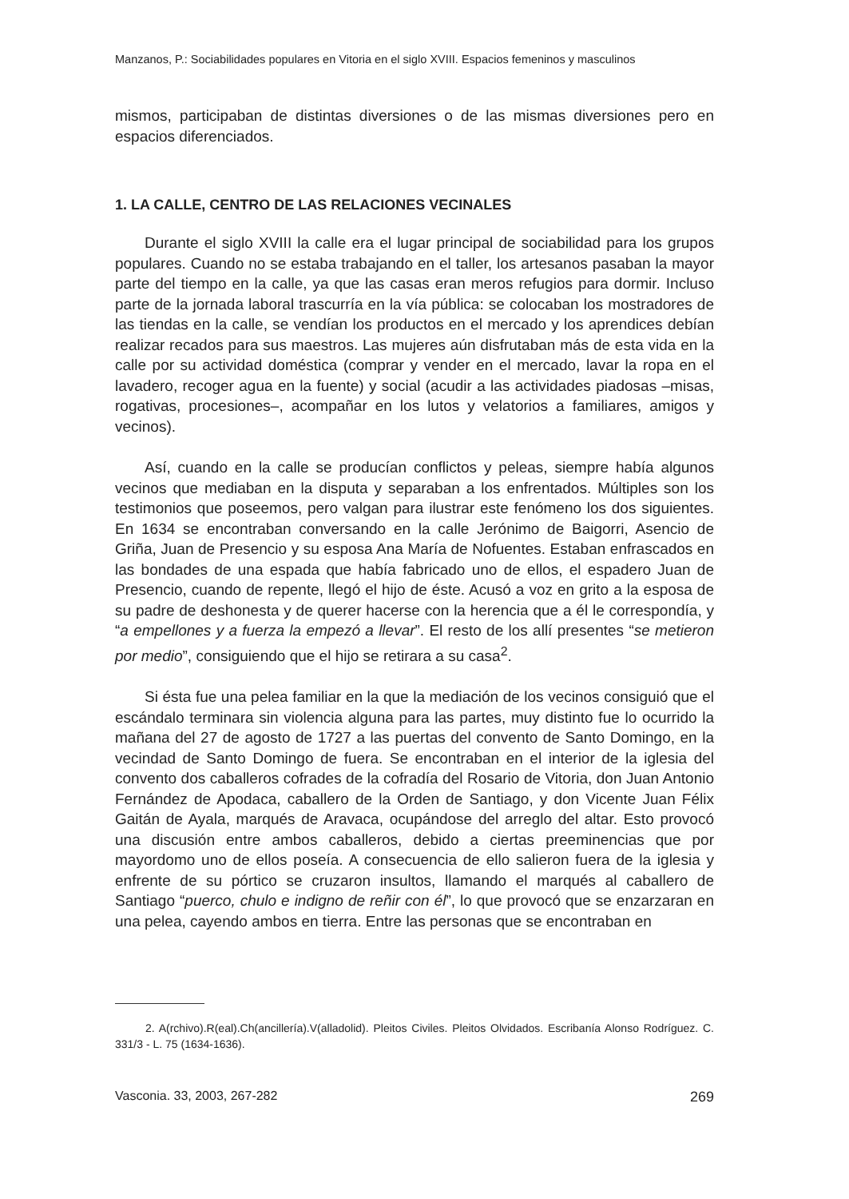Manzanos, P.: Sociabilidades populares en Vitoria en el siglo XVIII. Espacios femeninos y masculinos
mismos, participaban de distintas diversiones o de las mismas diversiones pero en espacios diferenciados.
1. LA CALLE, CENTRO DE LAS RELACIONES VECINALES
Durante el siglo XVIII la calle era el lugar principal de sociabilidad para los grupos populares. Cuando no se estaba trabajando en el taller, los artesanos pasaban la mayor parte del tiempo en la calle, ya que las casas eran meros refugios para dormir. Incluso parte de la jornada laboral trascurría en la vía pública: se colocaban los mostradores de las tiendas en la calle, se vendían los productos en el mercado y los aprendices debían realizar recados para sus maestros. Las mujeres aún disfrutaban más de esta vida en la calle por su actividad doméstica (comprar y vender en el mercado, lavar la ropa en el lavadero, recoger agua en la fuente) y social (acudir a las actividades piadosas –misas, rogativas, procesiones–, acompañar en los lutos y velatorios a familiares, amigos y vecinos).
Así, cuando en la calle se producían conflictos y peleas, siempre había algunos vecinos que mediaban en la disputa y separaban a los enfrentados. Múltiples son los testimonios que poseemos, pero valgan para ilustrar este fenómeno los dos siguientes. En 1634 se encontraban conversando en la calle Jerónimo de Baigorri, Asencio de Griña, Juan de Presencio y su esposa Ana María de Nofuentes. Estaban enfrascados en las bondades de una espada que había fabricado uno de ellos, el espadero Juan de Presencio, cuando de repente, llegó el hijo de éste. Acusó a voz en grito a la esposa de su padre de deshonesta y de querer hacerse con la herencia que a él le correspondía, y “a empellones y a fuerza la empezó a llevar”. El resto de los allí presentes “se metieron por medio”, consiguiendo que el hijo se retirara a su casa<sup>2</sup>.
Si ésta fue una pelea familiar en la que la mediación de los vecinos consiguió que el escándalo terminara sin violencia alguna para las partes, muy distinto fue lo ocurrido la mañana del 27 de agosto de 1727 a las puertas del convento de Santo Domingo, en la vecindad de Santo Domingo de fuera. Se encontraban en el interior de la iglesia del convento dos caballeros cofrades de la cofradía del Rosario de Vitoria, don Juan Antonio Fernández de Apodaca, caballero de la Orden de Santiago, y don Vicente Juan Félix Gaitán de Ayala, marqués de Aravaca, ocupándose del arreglo del altar. Esto provocó una discusión entre ambos caballeros, debido a ciertas preeminencias que por mayordomo uno de ellos poseía. A consecuencia de ello salieron fuera de la iglesia y enfrente de su pórtico se cruzaron insultos, llamando el marqués al caballero de Santiago “puerco, chulo e indigno de reñir con él”, lo que provocó que se enzarzaran en una pelea, cayendo ambos en tierra. Entre las personas que se encontraban en
2. A(rchivo).R(eal).Ch(ancillería).V(alladolid). Pleitos Civiles. Pleitos Olvidados. Escribanía Alonso Rodríguez. C. 331/3 - L. 75 (1634-1636).
Vasconia. 33, 2003, 267-282 269